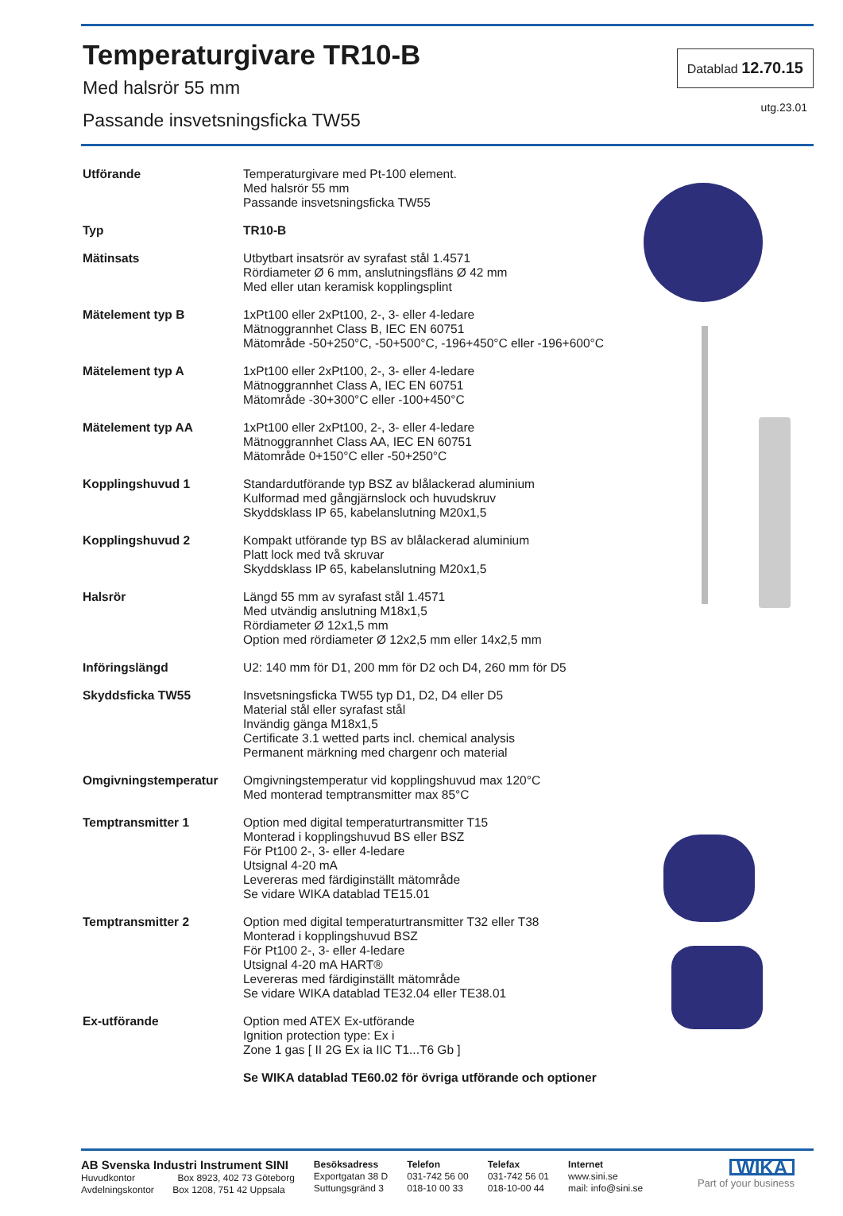Temperaturgivare TR10-B
Med halsrör 55 mm
Passande insvetsningsficka TW55
Datablad 12.70.15
utg.23.01
| Utförande | Temperaturgivare med Pt-100 element. Med halsrör 55 mm Passande insvetsningsficka TW55 |
| Typ | TR10-B |
| Mätinsats | Utbytbart insatsrör av syrafast stål 1.4571 Rördiameter Ø 6 mm, anslutningsfläns Ø 42 mm Med eller utan keramisk kopplingsplint |
| Mätelement typ B | 1xPt100 eller 2xPt100, 2-, 3- eller 4-ledare Mätnoggrannhet Class B, IEC EN 60751 Mätområde -50+250°C, -50+500°C, -196+450°C eller -196+600°C |
| Mätelement typ A | 1xPt100 eller 2xPt100, 2-, 3- eller 4-ledare Mätnoggrannhet Class A, IEC EN 60751 Mätområde -30+300°C eller -100+450°C |
| Mätelement typ AA | 1xPt100 eller 2xPt100, 2-, 3- eller 4-ledare Mätnoggrannhet Class AA, IEC EN 60751 Mätområde 0+150°C eller -50+250°C |
| Kopplingshuvud 1 | Standardutförande typ BSZ av blålackerad aluminium Kulformad med gångjärnslock och huvudskruv Skyddsklass IP 65, kabelanslutning M20x1,5 |
| Kopplingshuvud 2 | Kompakt utförande typ BS av blålackerad aluminium Platt lock med två skruvar Skyddsklass IP 65, kabelanslutning M20x1,5 |
| Halsrör | Längd 55 mm av syrafast stål 1.4571 Med utvändig anslutning M18x1,5 Rördiameter Ø 12x1,5 mm Option med rördiameter Ø 12x2,5 mm eller 14x2,5 mm |
| Införingslängd | U2: 140 mm för D1, 200 mm för D2 och D4, 260 mm för D5 |
| Skyddsficka TW55 | Insvetsningsficka TW55 typ D1, D2, D4 eller D5 Material stål eller syrafast stål Invändig gänga M18x1,5 Certificate 3.1 wetted parts incl. chemical analysis Permanent märkning med chargenr och material |
| Omgivningstemperatur | Omgivningstemperatur vid kopplingshuvud max 120°C Med monterad temptransmitter max 85°C |
| Temptransmitter 1 | Option med digital temperaturtransmitter T15 Monterad i kopplingshuvud BS eller BSZ För Pt100 2-, 3- eller 4-ledare Utsignal 4-20 mA Levereras med färdiginställt mätområde Se vidare WIKA datablad TE15.01 |
| Temptransmitter 2 | Option med digital temperaturtransmitter T32 eller T38 Monterad i kopplingshuvud BSZ För Pt100 2-, 3- eller 4-ledare Utsignal 4-20 mA HART® Levereras med färdiginställt mätområde Se vidare WIKA datablad TE32.04 eller TE38.01 |
| Ex-utförande | Option med ATEX Ex-utförande Ignition protection type: Ex i Zone 1 gas [ II 2G Ex ia IIC T1...T6 Gb ] |
| | Se WIKA datablad TE60.02 för övriga utförande och optioner |
AB Svenska Industri Instrument SINI
Huvudkontor Box 8923, 402 73 Göteborg
Avdelningskontor Box 1208, 751 42 Uppsala
Besöksadress
Exportgatan 38 D
Suttungsgränd 3
Telefon
031-742 56 00
018-10 00 33
Telefax
031-742 56 01
018-10-00 44
Internet
www.sini.se
mail: info@sini.se
WIKA
Part of your business